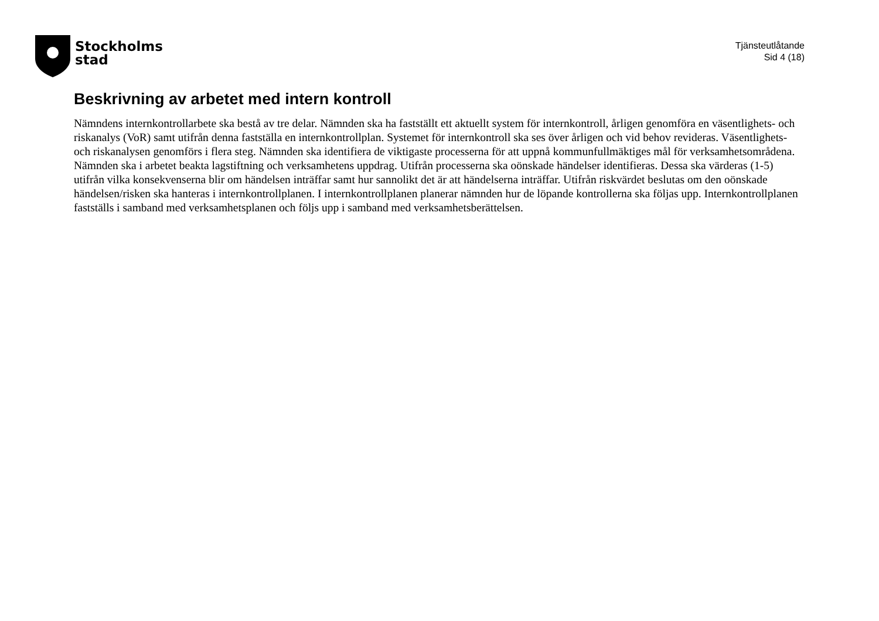Stockholms
stad
Tjänsteutlåtande
Sid 4 (18)
Beskrivning av arbetet med intern kontroll
Nämndens internkontrollarbete ska bestå av tre delar. Nämnden ska ha fastställt ett aktuellt system för internkontroll, årligen genomföra en väsentlighets- och riskanalys (VoR) samt utifrån denna fastställa en internkontrollplan. Systemet för internkontroll ska ses över årligen och vid behov revideras. Väsentlighets- och riskanalysen genomförs i flera steg. Nämnden ska identifiera de viktigaste processerna för att uppnå kommunfullmäktiges mål för verksamhetsområdena. Nämnden ska i arbetet beakta lagstiftning och verksamhetens uppdrag. Utifrån processerna ska oönskade händelser identifieras. Dessa ska värderas (1-5) utifrån vilka konsekvenserna blir om händelsen inträffar samt hur sannolikt det är att händelserna inträffar. Utifrån riskvärdet beslutas om den oönskade händelsen/risken ska hanteras i internkontrollplanen. I internkontrollplanen planerar nämnden hur de löpande kontrollerna ska följas upp. Internkontrollplanen fastställs i samband med verksamhetsplanen och följs upp i samband med verksamhetsberättelsen.